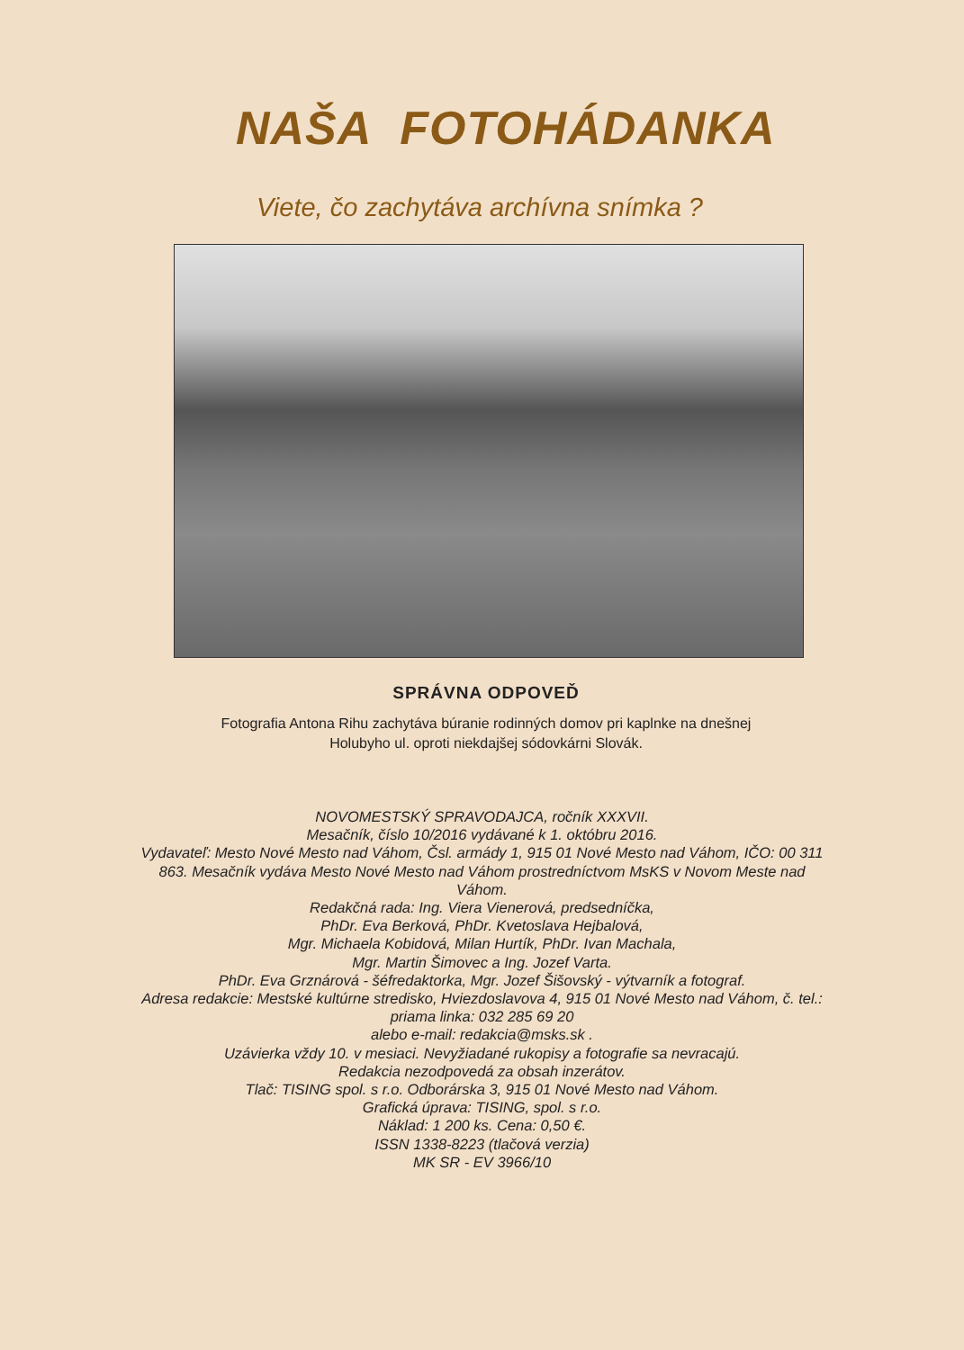NAŠA FOTOHÁDANKA
Viete, čo zachytáva archívna snímka ?
SPRÁVNA ODPOVEĎ
Fotografia Antona Rihu zachytáva búranie rodinných domov pri kaplnke na dnešnej Holubyho ul. oproti niekdajšej sódovkárni Slovák.
NOVOMESTSKÝ SPRAVODAJCA, ročník XXXVII.
Mesačník, číslo 10/2016 vydávané k 1. októbru 2016.
Vydavateľ: Mesto Nové Mesto nad Váhom, Čsl. armády 1, 915 01 Nové Mesto nad Váhom, IČO: 00 311 863. Mesačník vydáva Mesto Nové Mesto nad Váhom prostredníctvom MsKS v Novom Meste nad Váhom.
Redakčná rada: Ing. Viera Vienerová, predsedníčka,
PhDr. Eva Berková, PhDr. Kvetoslava Hejbalová,
Mgr. Michaela Kobidová, Milan Hurtík, PhDr. Ivan Machala,
Mgr. Martin Šimovec a Ing. Jozef Varta.
PhDr. Eva Grznárová - šéfredaktorka, Mgr. Jozef Šišovský - výtvarník a fotograf.
Adresa redakcie: Mestské kultúrne stredisko, Hviezdoslavova 4, 915 01 Nové Mesto nad Váhom, č. tel.: priama linka: 032 285 69 20
alebo e-mail: redakcia@msks.sk .
Uzávierka vždy 10. v mesiaci. Nevyžiadané rukopisy a fotografie sa nevracajú.
Redakcia nezodpovedá za obsah inzerátov.
Tlač: TISING spol. s r.o. Odborárska 3, 915 01 Nové Mesto nad Váhom.
Grafická úprava: TISING, spol. s r.o.
Náklad: 1 200 ks. Cena: 0,50 €.
ISSN 1338-8223 (tlačová verzia)
MK SR - EV 3966/10